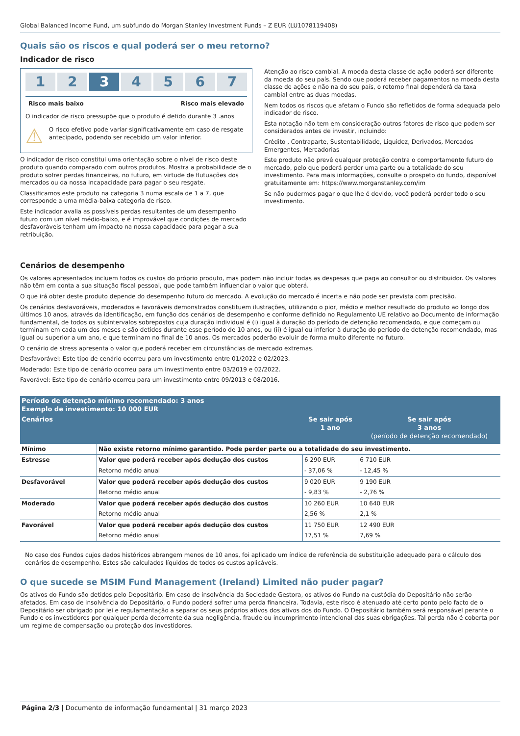Global Balanced Income Fund, um subfundo do Morgan Stanley Investment Funds – Z EUR (LU1078119408)
Quais são os riscos e qual poderá ser o meu retorno?
Indicador de risco
1 2 3 4 5 6 7
Risco mais baixo Risco mais elevado
O indicador de risco pressupõe que o produto é detido durante 3 .anos
⚠
O risco efetivo pode variar significativamente em caso de resgate antecipado, podendo ser recebido um valor inferior.
O indicador de risco constitui uma orientação sobre o nível de risco deste produto quando comparado com outros produtos. Mostra a probabilidade de o produto sofrer perdas financeiras, no futuro, em virtude de flutuações dos mercados ou da nossa incapacidade para pagar o seu resgate.
Classificamos este produto na categoria 3 numa escala de 1 a 7, que corresponde a uma média-baixa categoria de risco.
Este indicador avalia as possíveis perdas resultantes de um desempenho futuro com um nível médio-baixo, e é improvável que condições de mercado desfavoráveis tenham um impacto na nossa capacidade para pagar a sua retribuição.
Atenção ao risco cambial. A moeda desta classe de ação poderá ser diferente da moeda do seu país. Sendo que poderá receber pagamentos na moeda desta classe de ações e não na do seu país, o retorno final dependerá da taxa cambial entre as duas moedas.
Nem todos os riscos que afetam o Fundo são refletidos de forma adequada pelo indicador de risco.
Esta notação não tem em consideração outros fatores de risco que podem ser considerados antes de investir, incluindo:
Crédito , Contraparte, Sustentabilidade, Liquidez, Derivados, Mercados Emergentes, Mercadorias
Este produto não prevê qualquer proteção contra o comportamento futuro do mercado, pelo que poderá perder uma parte ou a totalidade do seu investimento. Para mais informações, consulte o prospeto do fundo, disponível gratuitamente em: https://www.morganstanley.com/im
Se não pudermos pagar o que lhe é devido, você poderá perder todo o seu investimento.
Cenários de desempenho
Os valores apresentados incluem todos os custos do próprio produto, mas podem não incluir todas as despesas que paga ao consultor ou distribuidor. Os valores não têm em conta a sua situação fiscal pessoal, que pode também influenciar o valor que obterá.
O que irá obter deste produto depende do desempenho futuro do mercado. A evolução do mercado é incerta e não pode ser prevista com precisão.
Os cenários desfavoráveis, moderados e favoráveis demonstrados constituem ilustrações, utilizando o pior, médio e melhor resultado do produto ao longo dos últimos 10 anos, através da identificação, em função dos cenários de desempenho e conforme definido no Regulamento UE relativo ao Documento de informação fundamental, de todos os subintervalos sobrepostos cuja duração individual é (i) igual à duração do período de detenção recomendado, e que começam ou terminam em cada um dos meses e são detidos durante esse período de 10 anos, ou (ii) é igual ou inferior à duração do período de detenção recomendado, mas igual ou superior a um ano, e que terminam no final de 10 anos. Os mercados poderão evoluir de forma muito diferente no futuro.
O cenário de stress apresenta o valor que poderá receber em circunstâncias de mercado extremas.
Desfavorável: Este tipo de cenário ocorreu para um investimento entre 01/2022 e 02/2023.
Moderado: Este tipo de cenário ocorreu para um investimento entre 03/2019 e 02/2022.
Favorável: Este tipo de cenário ocorreu para um investimento entre 09/2013 e 08/2016.
| Período de detenção mínimo recomendado: 3 anos Exemplo de investimento: 10 000 EUR | | | |
| --- | --- | --- | --- |
| Cenários | | Se sair após 1 ano | Se sair após 3 anos (período de detenção recomendado) |
| Mínimo | Não existe retorno mínimo garantido. Pode perder parte ou a totalidade do seu investimento. | | |
| Estresse | Valor que poderá receber após dedução dos custos | 6 290 EUR | 6 710 EUR |
| | Retorno médio anual | - 37,06 % | - 12,45 % |
| Desfavorável | Valor que poderá receber após dedução dos custos | 9 020 EUR | 9 190 EUR |
| | Retorno médio anual | - 9,83 % | - 2,76 % |
| Moderado | Valor que poderá receber após dedução dos custos | 10 260 EUR | 10 640 EUR |
| | Retorno médio anual | 2,56 % | 2,1 % |
| Favorável | Valor que poderá receber após dedução dos custos | 11 750 EUR | 12 490 EUR |
| | Retorno médio anual | 17,51 % | 7,69 % |
No caso dos Fundos cujos dados históricos abrangem menos de 10 anos, foi aplicado um índice de referência de substituição adequado para o cálculo dos cenários de desempenho. Estes são calculados líquidos de todos os custos aplicáveis.
O que sucede se MSIM Fund Management (Ireland) Limited não puder pagar?
Os ativos do Fundo são detidos pelo Depositário. Em caso de insolvência da Sociedade Gestora, os ativos do Fundo na custódia do Depositário não serão afetados. Em caso de insolvência do Depositário, o Fundo poderá sofrer uma perda financeira. Todavia, este risco é atenuado até certo ponto pelo facto de o Depositário ser obrigado por lei e regulamentação a separar os seus próprios ativos dos ativos dos do Fundo. O Depositário também será responsável perante o Fundo e os investidores por qualquer perda decorrente da sua negligência, fraude ou incumprimento intencional das suas obrigações. Tal perda não é coberta por um regime de compensação ou proteção dos investidores.
Página 2/3 | Documento de informação fundamental | 31 março 2023